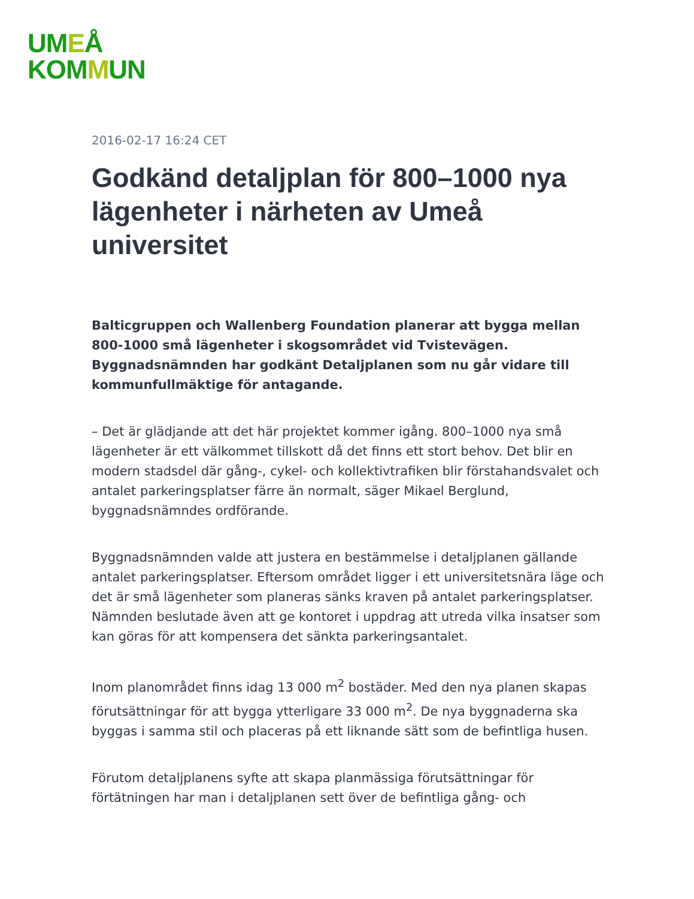UMEÅ
KOMMUN
2016-02-17 16:24 CET
Godkänd detaljplan för 800–1000 nya lägenheter i närheten av Umeå universitet
Balticgruppen och Wallenberg Foundation planerar att bygga mellan 800-1000 små lägenheter i skogsområdet vid Tvistevägen. Byggnadsnämnden har godkänt Detaljplanen som nu går vidare till kommunfullmäktige för antagande.
– Det är glädjande att det här projektet kommer igång. 800–1000 nya små lägenheter är ett välkommet tillskott då det finns ett stort behov. Det blir en modern stadsdel där gång-, cykel- och kollektivtrafiken blir förstahandsvalet och antalet parkeringsplatser färre än normalt, säger Mikael Berglund, byggnadsnämndes ordförande.
Byggnadsnämnden valde att justera en bestämmelse i detaljplanen gällande antalet parkeringsplatser. Eftersom området ligger i ett universitetsnära läge och det är små lägenheter som planeras sänks kraven på antalet parkeringsplatser. Nämnden beslutade även att ge kontoret i uppdrag att utreda vilka insatser som kan göras för att kompensera det sänkta parkeringsantalet.
Inom planområdet finns idag 13 000 m<sup>2</sup> bostäder. Med den nya planen skapas förutsättningar för att bygga ytterligare 33 000 m<sup>2</sup>. De nya byggnaderna ska byggas i samma stil och placeras på ett liknande sätt som de befintliga husen.
Förutom detaljplanens syfte att skapa planmässiga förutsättningar för förtätningen har man i detaljplanen sett över de befintliga gång- och